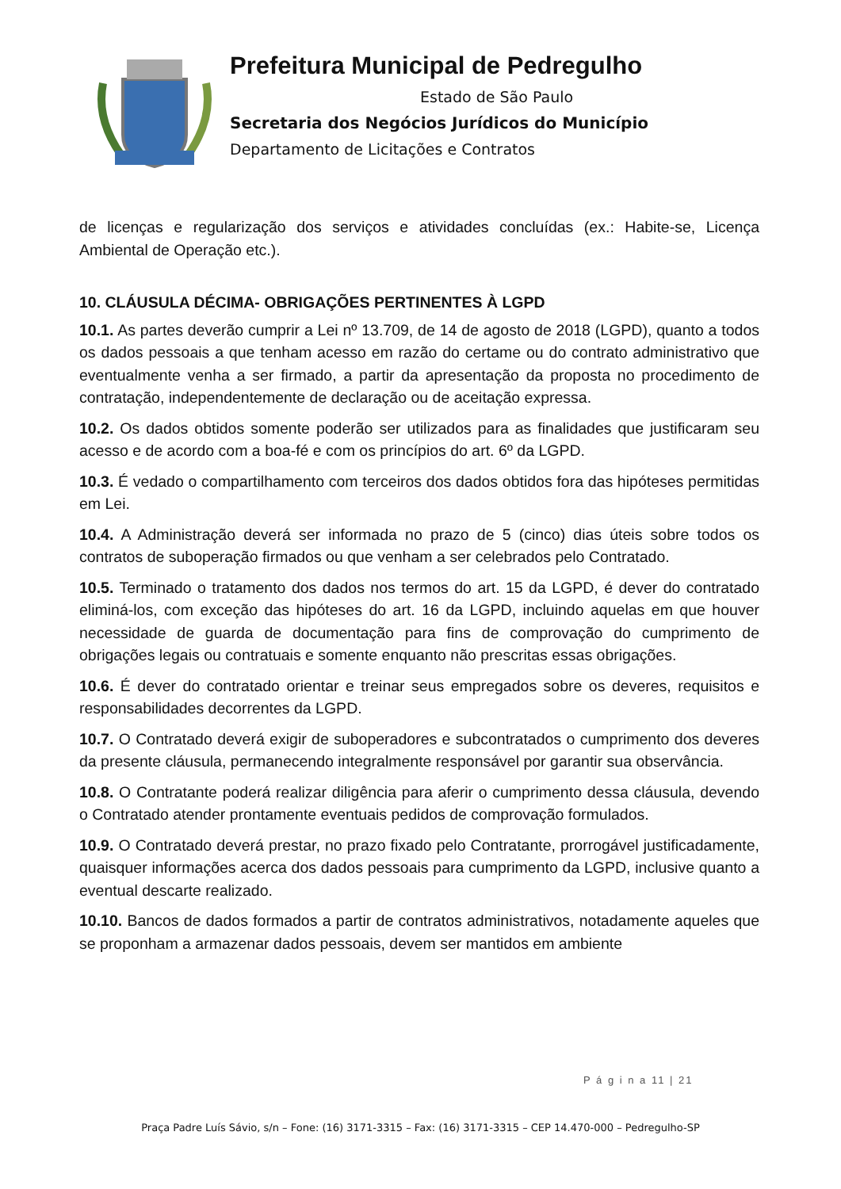Prefeitura Municipal de Pedregulho
Estado de São Paulo
Secretaria dos Negócios Jurídicos do Município
Departamento de Licitações e Contratos
de licenças e regularização dos serviços e atividades concluídas (ex.: Habite-se, Licença Ambiental de Operação etc.).
10. CLÁUSULA DÉCIMA- OBRIGAÇÕES PERTINENTES À LGPD
10.1. As partes deverão cumprir a Lei nº 13.709, de 14 de agosto de 2018 (LGPD), quanto a todos os dados pessoais a que tenham acesso em razão do certame ou do contrato administrativo que eventualmente venha a ser firmado, a partir da apresentação da proposta no procedimento de contratação, independentemente de declaração ou de aceitação expressa.
10.2. Os dados obtidos somente poderão ser utilizados para as finalidades que justificaram seu acesso e de acordo com a boa-fé e com os princípios do art. 6º da LGPD.
10.3. É vedado o compartilhamento com terceiros dos dados obtidos fora das hipóteses permitidas em Lei.
10.4. A Administração deverá ser informada no prazo de 5 (cinco) dias úteis sobre todos os contratos de suboperação firmados ou que venham a ser celebrados pelo Contratado.
10.5. Terminado o tratamento dos dados nos termos do art. 15 da LGPD, é dever do contratado eliminá-los, com exceção das hipóteses do art. 16 da LGPD, incluindo aquelas em que houver necessidade de guarda de documentação para fins de comprovação do cumprimento de obrigações legais ou contratuais e somente enquanto não prescritas essas obrigações.
10.6. É dever do contratado orientar e treinar seus empregados sobre os deveres, requisitos e responsabilidades decorrentes da LGPD.
10.7. O Contratado deverá exigir de suboperadores e subcontratados o cumprimento dos deveres da presente cláusula, permanecendo integralmente responsável por garantir sua observância.
10.8. O Contratante poderá realizar diligência para aferir o cumprimento dessa cláusula, devendo o Contratado atender prontamente eventuais pedidos de comprovação formulados.
10.9. O Contratado deverá prestar, no prazo fixado pelo Contratante, prorrogável justificadamente, quaisquer informações acerca dos dados pessoais para cumprimento da LGPD, inclusive quanto a eventual descarte realizado.
10.10. Bancos de dados formados a partir de contratos administrativos, notadamente aqueles que se proponham a armazenar dados pessoais, devem ser mantidos em ambiente
P á g i n a 11 | 21
Praça Padre Luís Sávio, s/n – Fone: (16) 3171-3315 – Fax: (16) 3171-3315 – CEP 14.470-000 – Pedregulho-SP